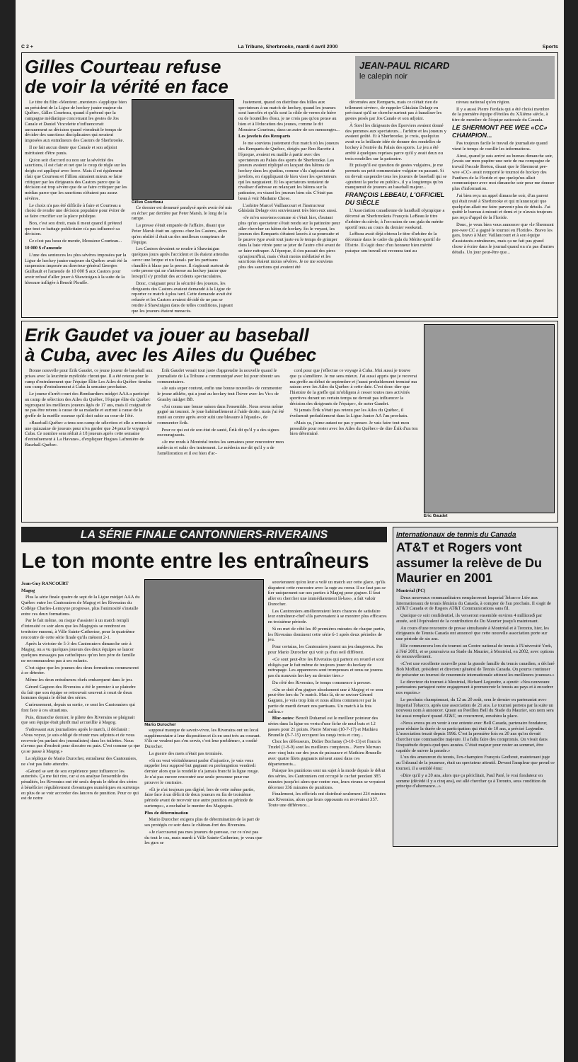C 2 + La Tribune, Sherbrooke, mardi 4 avril 2000 Sports
Gilles Courteau refuse
de voir la vérité en face
JEAN-PAUL RICARD
le calepin noir
Le titre du film «Menteur...menteur» s'applique bien au président de la Ligue de hockey junior majeur du Québec, Gilles Courteau, quand il prétend que la campagne médiatique concernant les gestes de Jos Canale et Daniel Vincelette n'influencerait aucunement sa décision quand viendrait le temps de décider des sanctions disciplinaires qui seraient imposées aux entraîneurs des Castors de Sherbrooke.
Il ne fait aucun doute que Canale et son adjoint méritaient d'être punis.
Qu'on soit d'accord ou non sur la sévérité des sanctions, il est clair et net que le coup de règle sur les doigts est appliqué avec force. Mais il est également clair que Courteau et Fillion aimaient mieux se faire critiquer par les dirigeants des Castors parce que la décision est trop sévère que de se faire critiquer par les médias parce que les sanctions n'étaient pas assez sévères.
Le choix n'a pas été difficile à faire et Courteau a choisi de rendre une décision populaire pour éviter de se faire crucifier sur la place publique.
Bon, c'est son droit, mais il ment quand il prétend que tout ce battage publicitaire n'a pas influencé sa décision.
Ce n'est pas beau de mentir, Monsieur Courteau...
10 000 $ d'amende
L'une des sentences les plus sévères imposées par la Ligue de hockey junior majeure du Québec avait été la suspension imposée au directeur-général Georges Guilbault et l'amende de 10 000 $ aux Castors pour avoir refusé d'aller jouer à Shawinigan à la suite de la blessure infligée à Benoît Plouffe.
Gilles Courteau
Ce dernier est demeuré paralysé après avoir été mis en échec par derrière par Peter Marsh, le long de la rampe.
La presse s'était emparée de l'affaire, disant que Peter Marsh était un «goon» chez les Castors, alors qu'en réalité il était un des meilleurs compteurs de l'équipe.
Les Castors devaient se rendre à Shawinigan quelques jours après l'accident et ils étaient attendus «avec une brique et un fanal» par les partisans chauffés à blanc par la presse. Il s'agissait surtout de cette presse qui ne s'intéresse au hockey junior que lorsqu'il s'y produit des accidents spectaculaires.
Donc, craignant pour la sécurité des joueurs, les dirigeants des Castors avaient demandé à la Ligue de reporter ce match à plus tard. Cette demande avait été refusée et les Castors avaient décidé de ne pas se rendre à Shawinigan dans de telles conditions, jugeant que les joueurs étaient menacés.
Justement, quand on distribue des billes aux spectateurs à un match de hockey, quand les joueurs sont harcelés et qu'ils sont la cible de verres de bière ou de bouteilles d'eau, je ne crois pas qu'on pense au bien et à l'éducation des jeunes, comme le dit Monsieur Courteau, dans un autre de ses mensonges...
Les javelots des Remparts
Je me souviens justement d'un match où les joueurs des Remparts de Québec, dirigés par Ron Racette à l'époque, avaient eu maille à partir avec des spectateurs au Palais des sports de Sherbrooke. Les joueurs avaient répliqué en lançant des bâtons de hockey dans les gradins, comme s'ils s'agissaient de javelots, en s'appliquant de bien viser les spectateurs qui les narguaient. Et les spectateurs tentaient de rivaliser d'adresse en relançant les bâtons sur la patinoire, en visant les joueurs bien sûr. C'était pas beau à voir Madame Chose.
L'arbitre Marcel Vaillancourt et l'instructeur Ghislain Delage s'en souviennent très bien eux aussi.
«Je m'en souviens comme si c'était hier, d'autant plus qu'un spectateur s'était rendu sur la patinoire pour aller chercher un bâton de hockey. En le voyant, les joueurs des Remparts s'étaient lancés à sa poursuite et le pauvre type avait tout juste eu le temps de grimper dans la baie vitrée pour se jeter de l'autre côté avant de se faire rattraper. A l'époque, il s'en passait des pires qu'aujourd'hui, mais c'était moins médiatisé et les sanctions étaient moins sévères. Je ne me souviens plus des sanctions qui avaient été
décernées aux Remparts, mais ce n'était rien de tellement sévère», de rappeler Ghislain Delage en précisant qu'il ne cherche surtout pas à banaliser les gestes posés par Jos Canale et son adjoint.
À Sorel les dirigeants des Eperviers avaient donné des pommes aux spectateurs... l'arbitre et les joueurs y avaient goûté. Et à Sherbrooke, je crois, quelqu'un avait eu la brillante idée de donner des rondelles de hockey à l'entrée du Palais des sports. Le jeu a été arrêté à quelques reprises parce qu'il y avait deux ou trois rondelles sur la patinoire.
Et puisqu'il est question de gestes vulgaires, je me permets un petit commentaire vulgaire en passant. Si on devait suspendre tous les joueurs de baseball qui se «grattent la poche en public», il y a longtemps qu'on manquerait de joueurs au baseball majeur...
FRANÇOIS LEBEAU, L'OFFICIEL DU SIÈCLE
L'Association canadienne de handball olympique a décerné au Sherbrookois François LeBeau le titre d'arbitre du siècle, à l'occasion de son gala du mérite sportif tenu au cours du dernier weekend.
LeBeau avait déjà obtenu le titre d'arbitre de la décennie dans le cadre du gala du Mérite sportif de l'Estrie. Il s'agit donc d'un honneur bien mérité puisque son travail est reconnu tant au
niveau national qu'en région.
Il y a aussi Pierre Ferdais qui a été choisi membre de la première équipe d'étoiles du XXième siècle, à titre de membre de l'équipe nationale du Canada.
LE SHERMONT PEE WEE «CC» CHAMPION...
Pas toujours facile le travail de journaliste quand vient le temps de cueillir les informations.
Ainsi, quand je suis arrivé au bureau dimanche soir, j'avais sur mon pupitre une note de ma compagne de travail Pascale Breton, disant que le Shermont pee-wee «CC» avait remporté le tournoi de hockey des Panthers de la Floride et que quelqu'un allait communiquer avec moi dimanche soir pour me donner plus d'information.
J'ai bien reçu un appel dimanche soir, d'un parent qui était resté à Sherbrooke et qui m'annonçait que quelqu'un allait me faire parvenir plus de détails. J'ai quitté le bureau à minuit et demi et je n'avais toujours pas reçu d'appel de la Floride.
Donc, je veux bien vous annoncer que «le Shermont pee-wee CC a gagné le tournoi en Floride». Bravo les gars, bravo à Marc Vaillancourt et à son équipe d'assistants-entraîneurs, mais ça ne fait pas grand chose à écrire dans le journal quand on n'a pas d'autres détails. Un jour peut-être que...
Erik Gaudet va jouer au baseball
à Cuba, avec les Ailes du Québec
Bonne nouvelle pour Erik Gaudet, ce jeune joueur de baseball aux prises avec la leucémie myéloïde chronique. Il a été retenu pour le camp d'entraînement que l'équipe Élite Les Ailes du Québec tiendra son camp d'entraînement à Cuba la semaine prochaine.
Le joueur d'arrêt-court des Bombardiers midget AAA a participé au camp de sélection des Ailes du Québec, l'équipe élite du Québec regroupant les meilleurs joueurs âgés de 17 ans, mais il craignait de ne pas être retenu à cause de sa maladie et surtout à cause de la greffe de la moëlle osseuse qu'il doit subir au cour de l'été.
«Baseball-Québec a tenu son camp de sélection et elle a retranché une quinzaine de joueurs pour n'en garder que 24 pour le voyage à Cuba. Ce nombre sera réduit à 18 joueurs après cette semaine d'entraînement à La Havane», d'expliquer Hugues Lafrenière de Baseball-Québec.
Erik Gaudet venait tout juste d'apprendre la nouvelle quand le journaliste de La Tribune a communiqué avec lui pour obtenir ses commentaires.
«Je suis super content, enfin une bonne nouvelle» de commenter le jeune athlète, qui a joué au hockey tout l'hiver avec les Vics de Granby midget BB.
«J'ai connu une bonne saison dans l'ensemble. Nous avons même gagné un tournoi. Je joue habituellement à l'aide droite, mais j'ai été muté au centre après avoir subi une blessure à l'épaule», de commenter Erik.
Pour ce qui est de son état de santé, Érik dit qu'il y a des signes encourageants.
«Je me rends à Montréal toutes les semaines pour rencontrer mon médecin et subir des traitement. Le médecin me dit qu'il y a de l'amélioration et il est bien d'ac-
cord pour que j'effectue ce voyage à Cuba. Moi aussi je trouve que ça s'améliore. Je me sens mieux. J'ai aussi appris que je recevrai ma greffe au début de septembre et j'aurai probablement terminé ma saison avec les Ailes du Québec à cette date. C'est donc dire que l'histoire de la greffe qui m'obligera à cesser toutes mes activités sportives durant un certain temps ne devrait pas influencer la décision des dirigeants de l'équipe», de noter Gaudet.
Si jamais Érik n'était pas retenu par les Ailes du Québec, il évoluerait probablement dans la Ligue Junior AA l'an prochain.
«Mais ça, j'aime autant ne pas y penser. Je vais faire tout mon posssible pour rester avec les Ailes du Québec» de dire Érik d'un ton bien déterminé.
Éric Gaudet
LA SÉRIE FINALE CANTONNIERS-RIVERAINS
Le ton monte entre les entraîneurs
Jean-Guy RANCOURT
Magog
Plus la série finale quatre de sept de la Ligue midget AAA du Québec entre les Cantonniers de Magog et les Riverains du Collège Charles-Lemoyne progresse, plus l'animosité s'installe entre ces deux formations.
Par le fait même, on risque d'assister à un match rempli d'intensité ce soir alors que les Magogois se rendront en territoire ennemi, à Ville Sainte-Catherine, pour la quatrième rencontre de cette série finale qu'ils mènent 2-1.
Après la victoire de 5-3 des Cantonniers dimanche soir à Magog, on a vu quelques joueurs des deux équipes se lancer quelques messages pas catholiques qu'un bon père de famille ne recommandera pas à ses enfants.
C'est signe que les joueurs des deux formations commencent à se détester.
Même les deux entraîneurs-chefs embarquent dans le jeu.
Gérard Gagnon des Riverains a été le premier à se plaindre du fait que son équipe se retrouvait souvent à court de deux hommes depuis le début des séries.
Curieusement, depuis sa sortie, ce sont les Cantonniers qui font face à ces situations.
Puis, dimanche dernier, le pilote des Riverains se plaignait que son équipe était plutôt mal accueillie à Magog.
S'adressant aux journalistes après le match, il déclarait : «Vous voyez, je suis obligé de réunir mes adjoints et de vous recevoir (en parlant des journalistes) dans les toilettes. Nous n'avons pas d'endroit pour discuter en paix. C'est comme ça que ça se passe à Magog.»
La réplique de Mario Durocher, entraîneur des Cantonniers, ne s'est pas faite attendre.
«Gérard se sert de son expérience pour influencer les autorités. Ça me fait rire, car si on analyse l'ensemble des pénalités, les Riverains ont été seuls depuis le début des séries à bénéficier régulièrement d'avantages numériques en surtemps en plus de se voir accorder des lancers de punition. Pour ce qui est de notre
Mario Durocher
supposé manque de savoir-vivre, les Riverains ont un local supplémentaire à leur disposition et ils en sont très au courant. S'ils ne veulent pas s'en servir, c'est leur problème», a confié Durocher.
La guerre des mots n'était pas terminée.
«Si on veut véritablement parler d'injustice, je vais vous rappeler leur supposé but gagnant en prolongation vendredi dernier alors que la rondelle n'a jamais franchi la ligne rouge. Je n'ai pas encore rencontré une seule personne pour me prouver le contraire.
«Et je n'ai toujours pas digéré, lors de cette même partie, faire face à un déficit de deux joueurs en fin de troisième période avant de recevoir une autre punition en période de surtemps», a enchaîné le mentor des Magogois.
Plus de détermination
Mario Durocher exigera plus de détermination de la part de ses protégés ce soir dans le château-fort des Riverains.
«Je n'accuserai pas mes joueurs de paresse, car ce n'est pas du tout le cas, mais mardi à Ville Sainte-Catherine, je veux que les gars se
souviennent qu'on leur a volé un match sur cette glace, qu'ils disputent cette rencontre avec la rage au coeur. Il ne faut pas se fier uniquement sur nos parties à Magog pour gagner. Il faut aller en chercher une immédiatement là-bas», a fait valoir Durocher.
Les Cantonniers amélioreraient leurs chances de satisfaire leur entraîneur-chef s'ils parvenaient à se montrer plus efficaces en troisième période.
Si on met de côté les 40 premières minutes de chaque partie, les Riverains dominent cette série 6-1 après deux périodes de jeu.
Pour certains, les Cantonniers jouent un jeu dangereux. Pas pour Mario Durocher qui voit ça d'un oeil différent.
«Ce sont peut-être les Riverains qui partent en retard et sont obligés par le fait même de toujours jouer du hockey de rattrapage. Les apparences sont trompeuses et nous ne jouons pas du mauvais hockey au dernier tiers.»
Du côté des Riverains, le temps commence à presser.
«On se doit d'en gagner absolument une à Magog et ce sera peut-être lors du 7e match. Mais là, de se raviser Gérard Gagnon, je vois trop loin et nous allons commencer par la partie de mardi devant nos partisans. Un match à la fois suffira.»
Bloc-notes: Benoît Duhamel est le meilleur pointeur des séries dans la ligue en vertu d'une fiche de neuf buts et 12 passes pour 21 points. Pierre Morvan (10-7-17) et Mathieu Brunelle (8-7-15) occupent les rangs trois et cinq...
Chez les défenseurs, Didier Bochatay (3-10-13) et Francis Trudel (1-8-9) sont les meilleurs compteurs... Pierre Morvan avec cinq buts sur des jeux de puissance et Mathieu Brunelle avec quatre filets gagnants mènent aussi dans ces départements...
Puisque les punitions sont un sujet à la mode depuis le début des séries, les Cantonniers ont occupé le cachot pendant 385 minutes jusqu'ici alors que contre eux, leurs rivaux se voyaient décerner 336 minutes de punitions.
Finalement, les officiels ont distribué seulement 224 minutes aux Riverains, alors que leurs opposants en recevaient 357. Toute une différence...
Internationaux de tennis du Canada
AT&T et Rogers vont assumer la relève de Du Maurier en 2001
Montréal (PC)
Deux nouveaux commanditaires remplaceront Imperial Tobacco Ltée aux Internationaux de tennis féminin du Canada, à compter de l'an prochain. Il s'agit de AT&T Canada et de Rogers AT&T Communications sans fil.
Quoique ce soit confidentiel, ils verseront ensemble environ 4 millions$ par année, soit l'équivalent de la contribution de Du Maurier jusqu'à maintenant.
Au cours d'une rencontre de presse simultanée à Montréal et à Toronto, hier, les dirigeants de Tennis Canada ont annoncé que cette nouvelle association porte sur une période de six ans.
Elle commencera lors du tournoi au Centre national de tennis à l'Université York, à l'été 2001, et se poursuivra au Stade du Maurier, à Montréal, en 2002, avec options de renouvellement.
«C'est une excellente nouvelle pour la grande famille du tennis canadien, a déclaré Bob Moffatt, président et directeur général de Tennis Canada. On pourra continuer de présenter un tournoi de renommée internationale attirant les meilleures joueuses.»
Le directeur du tournoi à Montréal, Richard Legendre, a ajouté: «Nos nouveaux partenaires partagent notre engagement à promouvoir le tennis au pays et à encadrer nos espoirs.»
Le prochain championnat, du 12 au 20 août, sera le dernier en partenariat avec Imperial Tobacco, après une association de 21 ans. Le tournoi portera par la suite un nouveau nom à annoncer. Quant au Pavillon Bell du Stade du Maurier, son nom sera lui aussi remplacé quand AT&T, un concurrent, envahira la place.
«Nous avons pu en venir à une entente avec Bell Canada, partenaire fondateur, pour réduire la durée de sa participation qui était de 10 ans, a précisé Legendre. L'association tenait depuis 1996. C'est la première fois en 20 ans qu'on devait chercher une commandite majeure. Il a fallu faire des compromis. On vivait dans l'inquiétude depuis quelques années. C'était majeur pour rester au sommet, être capable de suivre la parade.»
L'un des amoureux du tennis, l'ex-champion François Godbout, maintenant juge au Tribunal de la jeunesse, était un spectateur attentif. Devant l'ampleur que prend ce tournoi, il a semblé ému:
«Dire qu'il y a 20 ans, alors que ça périclitait, Paul Paré, le vrai fondateur en somme (décédé il y a cinq ans), est allé chercher ça à Toronto, sous condition du principe d'alternance...»